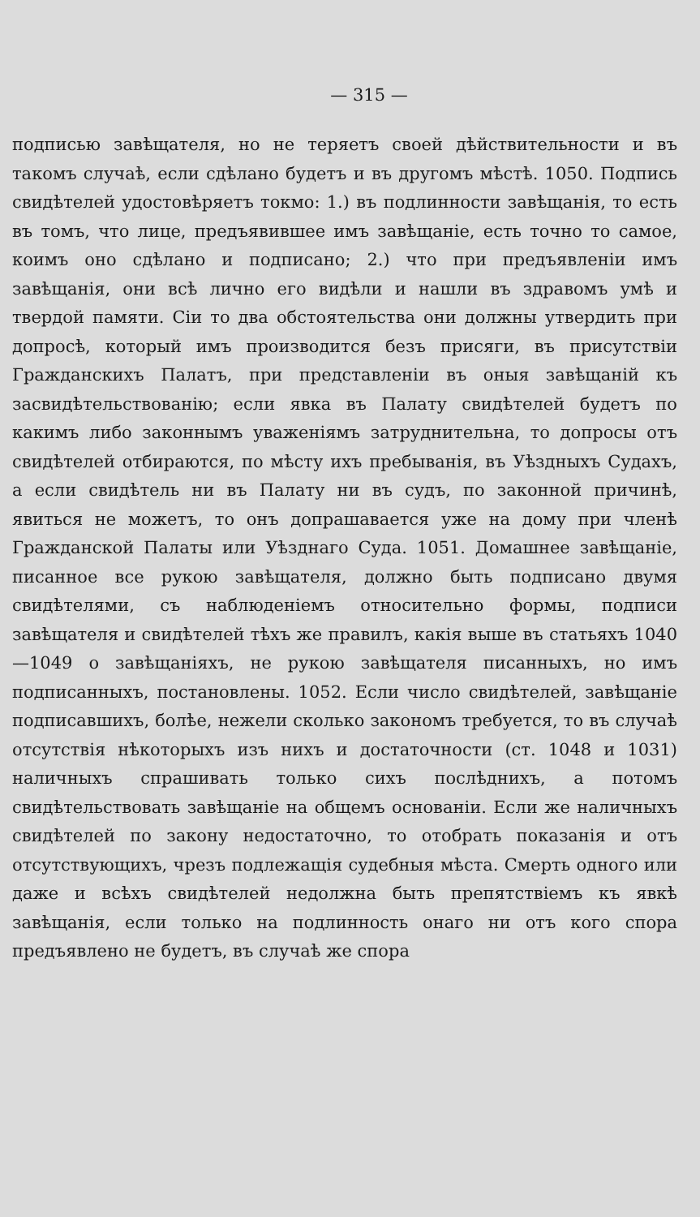— 315 —
подписью завѣщателя, но не теряетъ своей дѣйствительности и въ такомъ случаѣ, если сдѣлано будетъ и въ другомъ мѣстѣ. 1050. Подпись свидѣтелей удостовѣряетъ токмо: 1.) въ подлинности завѣщанія, то есть въ томъ, что лице, предъявившее имъ завѣщаніе, есть точно то самое, коимъ оно сдѣлано и подписано; 2.) что при предъявленіи имъ завѣщанія, они всѣ лично его видѣли и нашли въ здравомъ умѣ и твердой памяти. Сіи то два обстоятельства они должны утвердить при допросѣ, который имъ производится безъ присяги, въ присутствіи Гражданскихъ Палатъ, при представленіи въ оныя завѣщаній къ засвидѣтельствованію; если явка въ Палату свидѣтелей будетъ по какимъ либо законнымъ уваженіямъ затруднительна, то допросы отъ свидѣтелей отбираются, по мѣсту ихъ пребыванія, въ Уѣздныхъ Судахъ, а если свидѣтель ни въ Палату ни въ судъ, по законной причинѣ, явиться не можетъ, то онъ допрашавается уже на дому при членѣ Гражданской Палаты или Уѣзднаго Суда. 1051. Домашнее завѣщаніе, писанное все рукою завѣщателя, должно быть подписано двумя свидѣтелями, съ наблюденіемъ относительно формы, подписи завѣщателя и свидѣтелей тѣхъ же правилъ, какія выше въ статьяхъ 1040—1049 о завѣщаніяхъ, не рукою завѣщателя писанныхъ, но имъ подписанныхъ, постановлены. 1052. Если число свидѣтелей, завѣщаніе подписавшихъ, болѣе, нежели сколько закономъ требуется, то въ случаѣ отсутствія нѣкоторыхъ изъ нихъ и достаточности (ст. 1048 и 1031) наличныхъ спрашивать только сихъ послѣднихъ, а потомъ свидѣтельствовать завѣщаніе на общемъ основаніи. Если же наличныхъ свидѣтелей по закону недостаточно, то отобрать показанія и отъ отсутствующихъ, чрезъ подлежащія судебныя мѣста. Смерть одного или даже и всѣхъ свидѣтелей недолжна быть препятствіемъ къ явкѣ завѣщанія, если только на подлинность онаго ни отъ кого спора предъявлено не будетъ, въ случаѣ же спора